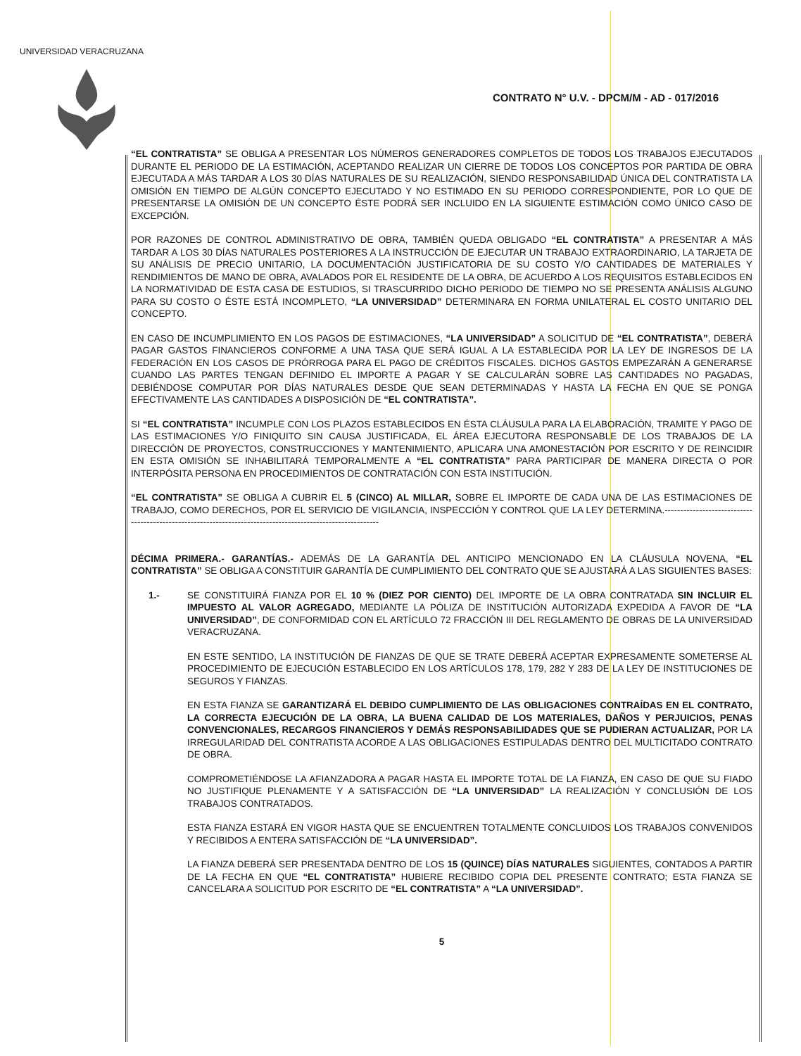UNIVERSIDAD VERACRUZANA
CONTRATO N° U.V. - DPCM/M - AD - 017/2016
“EL CONTRATISTA” SE OBLIGA A PRESENTAR LOS NÚMEROS GENERADORES COMPLETOS DE TODOS LOS TRABAJOS EJECUTADOS DURANTE EL PERIODO DE LA ESTIMACIÓN, ACEPTANDO REALIZAR UN CIERRE DE TODOS LOS CONCEPTOS POR PARTIDA DE OBRA EJECUTADA A MÁS TARDAR A LOS 30 DÍAS NATURALES DE SU REALIZACIÓN, SIENDO RESPONSABILIDAD ÚNICA DEL CONTRATISTA LA OMISIÓN EN TIEMPO DE ALGÚN CONCEPTO EJECUTADO Y NO ESTIMADO EN SU PERIODO CORRESPONDIENTE, POR LO QUE DE PRESENTARSE LA OMISIÓN DE UN CONCEPTO ÉSTE PODRÁ SER INCLUIDO EN LA SIGUIENTE ESTIMACIÓN COMO ÚNICO CASO DE EXCEPCIÓN.
POR RAZONES DE CONTROL ADMINISTRATIVO DE OBRA, TAMBIÉN QUEDA OBLIGADO “EL CONTRATISTA” A PRESENTAR A MÁS TARDAR A LOS 30 DÍAS NATURALES POSTERIORES A LA INSTRUCCIÓN DE EJECUTAR UN TRABAJO EXTRAORDINARIO, LA TARJETA DE SU ANÁLISIS DE PRECIO UNITARIO, LA DOCUMENTACIÓN JUSTIFICATORIA DE SU COSTO Y/O CANTIDADES DE MATERIALES Y RENDIMIENTOS DE MANO DE OBRA, AVALADOS POR EL RESIDENTE DE LA OBRA, DE ACUERDO A LOS REQUISITOS ESTABLECIDOS EN LA NORMATIVIDAD DE ESTA CASA DE ESTUDIOS, SI TRASCURRIDO DICHO PERIODO DE TIEMPO NO SE PRESENTA ANÁLISIS ALGUNO PARA SU COSTO O ÉSTE ESTÁ INCOMPLETO, “LA UNIVERSIDAD” DETERMINARA EN FORMA UNILATERAL EL COSTO UNITARIO DEL CONCEPTO.
EN CASO DE INCUMPLIMIENTO EN LOS PAGOS DE ESTIMACIONES, “LA UNIVERSIDAD” A SOLICITUD DE “EL CONTRATISTA”, DEBERÁ PAGAR GASTOS FINANCIEROS CONFORME A UNA TASA QUE SERÁ IGUAL A LA ESTABLECIDA POR LA LEY DE INGRESOS DE LA FEDERACIÓN EN LOS CASOS DE PRÓRROGA PARA EL PAGO DE CRÉDITOS FISCALES. DICHOS GASTOS EMPEZARÁN A GENERARSE CUANDO LAS PARTES TENGAN DEFINIDO EL IMPORTE A PAGAR Y SE CALCULARÁN SOBRE LAS CANTIDADES NO PAGADAS, DEBIÉNDOSE COMPUTAR POR DÍAS NATURALES DESDE QUE SEAN DETERMINADAS Y HASTA LA FECHA EN QUE SE PONGA EFECTIVAMENTE LAS CANTIDADES A DISPOSICIÓN DE “EL CONTRATISTA”.
SI “EL CONTRATISTA” INCUMPLE CON LOS PLAZOS ESTABLECIDOS EN ÉSTA CLÁUSULA PARA LA ELABORACIÓN, TRAMITE Y PAGO DE LAS ESTIMACIONES Y/O FINIQUITO SIN CAUSA JUSTIFICADA, EL ÁREA EJECUTORA RESPONSABLE DE LOS TRABAJOS DE LA DIRECCIÓN DE PROYECTOS, CONSTRUCCIONES Y MANTENIMIENTO, APLICARA UNA AMONESTACIÓN POR ESCRITO Y DE REINCIDIR EN ESTA OMISIÓN SE INHABILITARÁ TEMPORALMENTE A “EL CONTRATISTA” PARA PARTICIPAR DE MANERA DIRECTA O POR INTERPÓSITA PERSONA EN PROCEDIMIENTOS DE CONTRATACIÓN CON ESTA INSTITUCIÓN.
“EL CONTRATISTA” SE OBLIGA A CUBRIR EL 5 (CINCO) AL MILLAR, SOBRE EL IMPORTE DE CADA UNA DE LAS ESTIMACIONES DE TRABAJO, COMO DERECHOS, POR EL SERVICIO DE VIGILANCIA, INSPECCIÓN Y CONTROL QUE LA LEY DETERMINA.-----------------------------------------------------------------------------------------------------------
DÉCIMA PRIMERA.- GARANTÍAS.- ADEMÁS DE LA GARANTÍA DEL ANTICIPO MENCIONADO EN LA CLÁUSULA NOVENA, “EL CONTRATISTA” SE OBLIGA A CONSTITUIR GARANTÍA DE CUMPLIMIENTO DEL CONTRATO QUE SE AJUSTARÁ A LAS SIGUIENTES BASES:
1.- SE CONSTITUIRÁ FIANZA POR EL 10 % (DIEZ POR CIENTO) DEL IMPORTE DE LA OBRA CONTRATADA SIN INCLUIR EL IMPUESTO AL VALOR AGREGADO, MEDIANTE LA PÓLIZA DE INSTITUCIÓN AUTORIZADA EXPEDIDA A FAVOR DE “LA UNIVERSIDAD”, DE CONFORMIDAD CON EL ARTÍCULO 72 FRACCIÓN III DEL REGLAMENTO DE OBRAS DE LA UNIVERSIDAD VERACRUZANA.
EN ESTE SENTIDO, LA INSTITUCIÓN DE FIANZAS DE QUE SE TRATE DEBERÁ ACEPTAR EXPRESAMENTE SOMETERSE AL PROCEDIMIENTO DE EJECUCIÓN ESTABLECIDO EN LOS ARTÍCULOS 178, 179, 282 Y 283 DE LA LEY DE INSTITUCIONES DE SEGUROS Y FIANZAS.
EN ESTA FIANZA SE GARANTIZARÁ EL DEBIDO CUMPLIMIENTO DE LAS OBLIGACIONES CONTRAÍDAS EN EL CONTRATO, LA CORRECTA EJECUCIÓN DE LA OBRA, LA BUENA CALIDAD DE LOS MATERIALES, DAÑOS Y PERJUICIOS, PENAS CONVENCIONALES, RECARGOS FINANCIEROS Y DEMÁS RESPONSABILIDADES QUE SE PUDIERAN ACTUALIZAR, POR LA IRREGULARIDAD DEL CONTRATISTA ACORDE A LAS OBLIGACIONES ESTIPULADAS DENTRO DEL MULTICITADO CONTRATO DE OBRA.
COMPROMETIÉNDOSE LA AFIANZADORA A PAGAR HASTA EL IMPORTE TOTAL DE LA FIANZA, EN CASO DE QUE SU FIADO NO JUSTIFIQUE PLENAMENTE Y A SATISFACCIÓN DE “LA UNIVERSIDAD” LA REALIZACIÓN Y CONCLUSIÓN DE LOS TRABAJOS CONTRATADOS.
ESTA FIANZA ESTARÁ EN VIGOR HASTA QUE SE ENCUENTREN TOTALMENTE CONCLUIDOS LOS TRABAJOS CONVENIDOS Y RECIBIDOS A ENTERA SATISFACCIÓN DE “LA UNIVERSIDAD”.
LA FIANZA DEBERÁ SER PRESENTADA DENTRO DE LOS 15 (QUINCE) DÍAS NATURALES SIGUIENTES, CONTADOS A PARTIR DE LA FECHA EN QUE “EL CONTRATISTA” HUBIERE RECIBIDO COPIA DEL PRESENTE CONTRATO; ESTA FIANZA SE CANCELARA A SOLICITUD POR ESCRITO DE “EL CONTRATISTA” A “LA UNIVERSIDAD”.
5